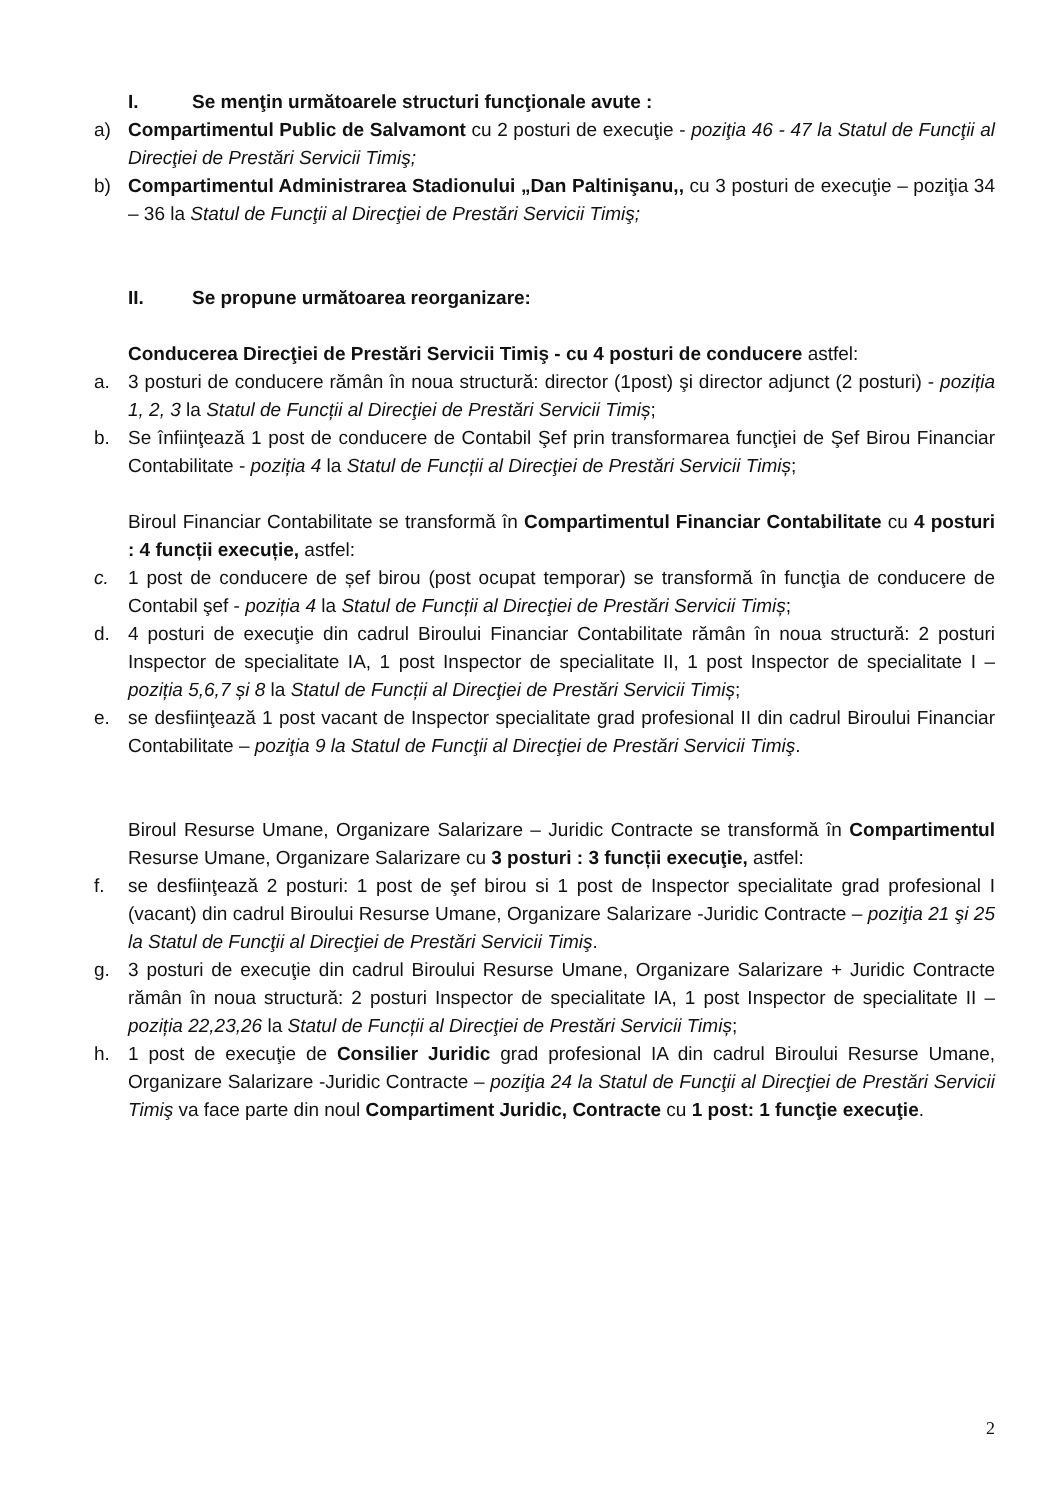I. Se menţin următoarele structuri funcţionale avute :
a) Compartimentul Public de Salvamont cu 2 posturi de execuţie - poziţia 46 - 47 la Statul de Funcţii al Direcţiei de Prestări Servicii Timiş;
b) Compartimentul Administrarea Stadionului „Dan Paltinişanu,, cu 3 posturi de execuţie – poziţia 34 – 36 la Statul de Funcţii al Direcţiei de Prestări Servicii Timiş;
II. Se propune următoarea reorganizare:
Conducerea Direcţiei de Prestări Servicii Timiş - cu 4 posturi de conducere astfel:
a. 3 posturi de conducere rămân în noua structură: director (1post) şi director adjunct (2 posturi) - poziția 1, 2, 3 la Statul de Funcții al Direcţiei de Prestări Servicii Timiș;
b. Se înfiinţează 1 post de conducere de Contabil Şef prin transformarea funcţiei de Şef Birou Financiar Contabilitate - poziția 4 la Statul de Funcții al Direcţiei de Prestări Servicii Timiș;
Biroul Financiar Contabilitate se transformă în Compartimentul Financiar Contabilitate cu 4 posturi : 4 funcții execuție, astfel:
c. 1 post de conducere de șef birou (post ocupat temporar) se transformă în funcţia de conducere de Contabil şef - poziția 4 la Statul de Funcții al Direcţiei de Prestări Servicii Timiș;
d. 4 posturi de execuţie din cadrul Biroului Financiar Contabilitate rămân în noua structură: 2 posturi Inspector de specialitate IA, 1 post Inspector de specialitate II, 1 post Inspector de specialitate I – poziția 5,6,7 și 8 la Statul de Funcții al Direcţiei de Prestări Servicii Timiș;
e. se desfiinţează 1 post vacant de Inspector specialitate grad profesional II din cadrul Biroului Financiar Contabilitate – poziţia 9 la Statul de Funcţii al Direcţiei de Prestări Servicii Timiş.
Biroul Resurse Umane, Organizare Salarizare – Juridic Contracte se transformă în Compartimentul Resurse Umane, Organizare Salarizare cu 3 posturi : 3 funcții execuţie, astfel:
f. se desfiinţează 2 posturi: 1 post de şef birou si 1 post de Inspector specialitate grad profesional I (vacant) din cadrul Biroului Resurse Umane, Organizare Salarizare -Juridic Contracte – poziţia 21 şi 25 la Statul de Funcţii al Direcţiei de Prestări Servicii Timiş.
g. 3 posturi de execuţie din cadrul Biroului Resurse Umane, Organizare Salarizare + Juridic Contracte rămân în noua structură: 2 posturi Inspector de specialitate IA, 1 post Inspector de specialitate II – poziția 22,23,26 la Statul de Funcții al Direcţiei de Prestări Servicii Timiș;
h. 1 post de execuţie de Consilier Juridic grad profesional IA din cadrul Biroului Resurse Umane, Organizare Salarizare -Juridic Contracte – poziţia 24 la Statul de Funcţii al Direcţiei de Prestări Servicii Timiş va face parte din noul Compartiment Juridic, Contracte cu 1 post: 1 funcţie execuţie.
2